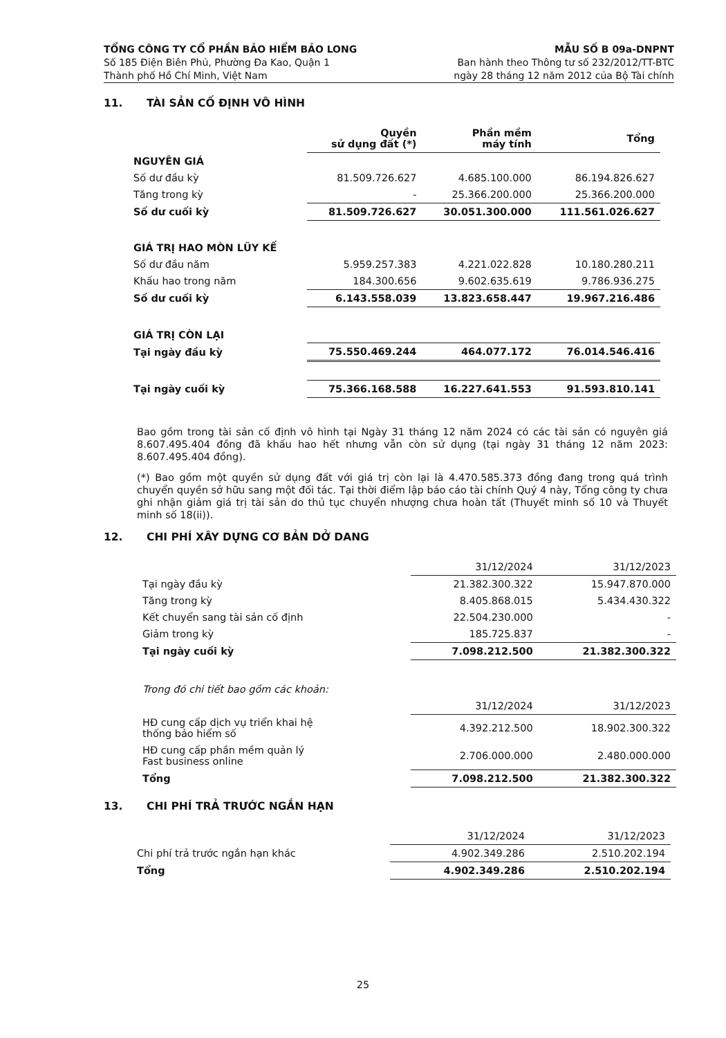TỔNG CÔNG TY CỔ PHẦN BẢO HIỂM BẢO LONG
Số 185 Điện Biên Phủ, Phường Đa Kao, Quận 1
Thành phố Hồ Chí Minh, Việt Nam
MẪU SỐ B 09a-DNPNT
Ban hành theo Thông tư số 232/2012/TT-BTC
ngày 28 tháng 12 năm 2012 của Bộ Tài chính
11. TÀI SẢN CỐ ĐỊNH VÔ HÌNH
| | Quyền sử dụng đất (*) | Phần mềm máy tính | Tổng |
| NGUYÊN GIÁ | | | |
| Số dư đầu kỳ | 81.509.726.627 | 4.685.100.000 | 86.194.826.627 |
| Tăng trong kỳ | - | 25.366.200.000 | 25.366.200.000 |
| Số dư cuối kỳ | 81.509.726.627 | 30.051.300.000 | 111.561.026.627 |
| GIÁ TRỊ HAO MÒN LŨY KẾ | | | |
| Số dư đầu năm | 5.959.257.383 | 4.221.022.828 | 10.180.280.211 |
| Khấu hao trong năm | 184.300.656 | 9.602.635.619 | 9.786.936.275 |
| Số dư cuối kỳ | 6.143.558.039 | 13.823.658.447 | 19.967.216.486 |
| GIÁ TRỊ CÒN LẠI | | | |
| Tại ngày đầu kỳ | 75.550.469.244 | 464.077.172 | 76.014.546.416 |
| Tại ngày cuối kỳ | 75.366.168.588 | 16.227.641.553 | 91.593.810.141 |
Bao gồm trong tài sản cố định vô hình tại Ngày 31 tháng 12 năm 2024 có các tài sản có nguyên giá 8.607.495.404 đồng đã khấu hao hết nhưng vẫn còn sử dụng (tại ngày 31 tháng 12 năm 2023: 8.607.495.404 đồng).
(*) Bao gồm một quyền sử dụng đất với giá trị còn lại là 4.470.585.373 đồng đang trong quá trình chuyển quyền sở hữu sang một đối tác. Tại thời điểm lập báo cáo tài chính Quý 4 này, Tổng công ty chưa ghi nhận giảm giá trị tài sản do thủ tục chuyển nhượng chưa hoàn tất (Thuyết minh số 10 và Thuyết minh số 18(ii)).
12. CHI PHÍ XÂY DỰNG CƠ BẢN DỞ DANG
| | 31/12/2024 | 31/12/2023 |
| Tại ngày đầu kỳ | 21.382.300.322 | 15.947.870.000 |
| Tăng trong kỳ | 8.405.868.015 | 5.434.430.322 |
| Kết chuyển sang tài sản cố định | 22.504.230.000 | - |
| Giảm trong kỳ | 185.725.837 | - |
| Tại ngày cuối kỳ | 7.098.212.500 | 21.382.300.322 |
| Trong đó chi tiết bao gồm các khoản: | | |
| | 31/12/2024 | 31/12/2023 |
| HĐ cung cấp dịch vụ triển khai hệ thống bảo hiểm số | 4.392.212.500 | 18.902.300.322 |
| HĐ cung cấp phần mềm quản lý Fast business online | 2.706.000.000 | 2.480.000.000 |
| Tổng | 7.098.212.500 | 21.382.300.322 |
13. CHI PHÍ TRẢ TRƯỚC NGẮN HẠN
| | 31/12/2024 | 31/12/2023 |
| Chi phí trả trước ngắn hạn khác | 4.902.349.286 | 2.510.202.194 |
| Tổng | 4.902.349.286 | 2.510.202.194 |
25